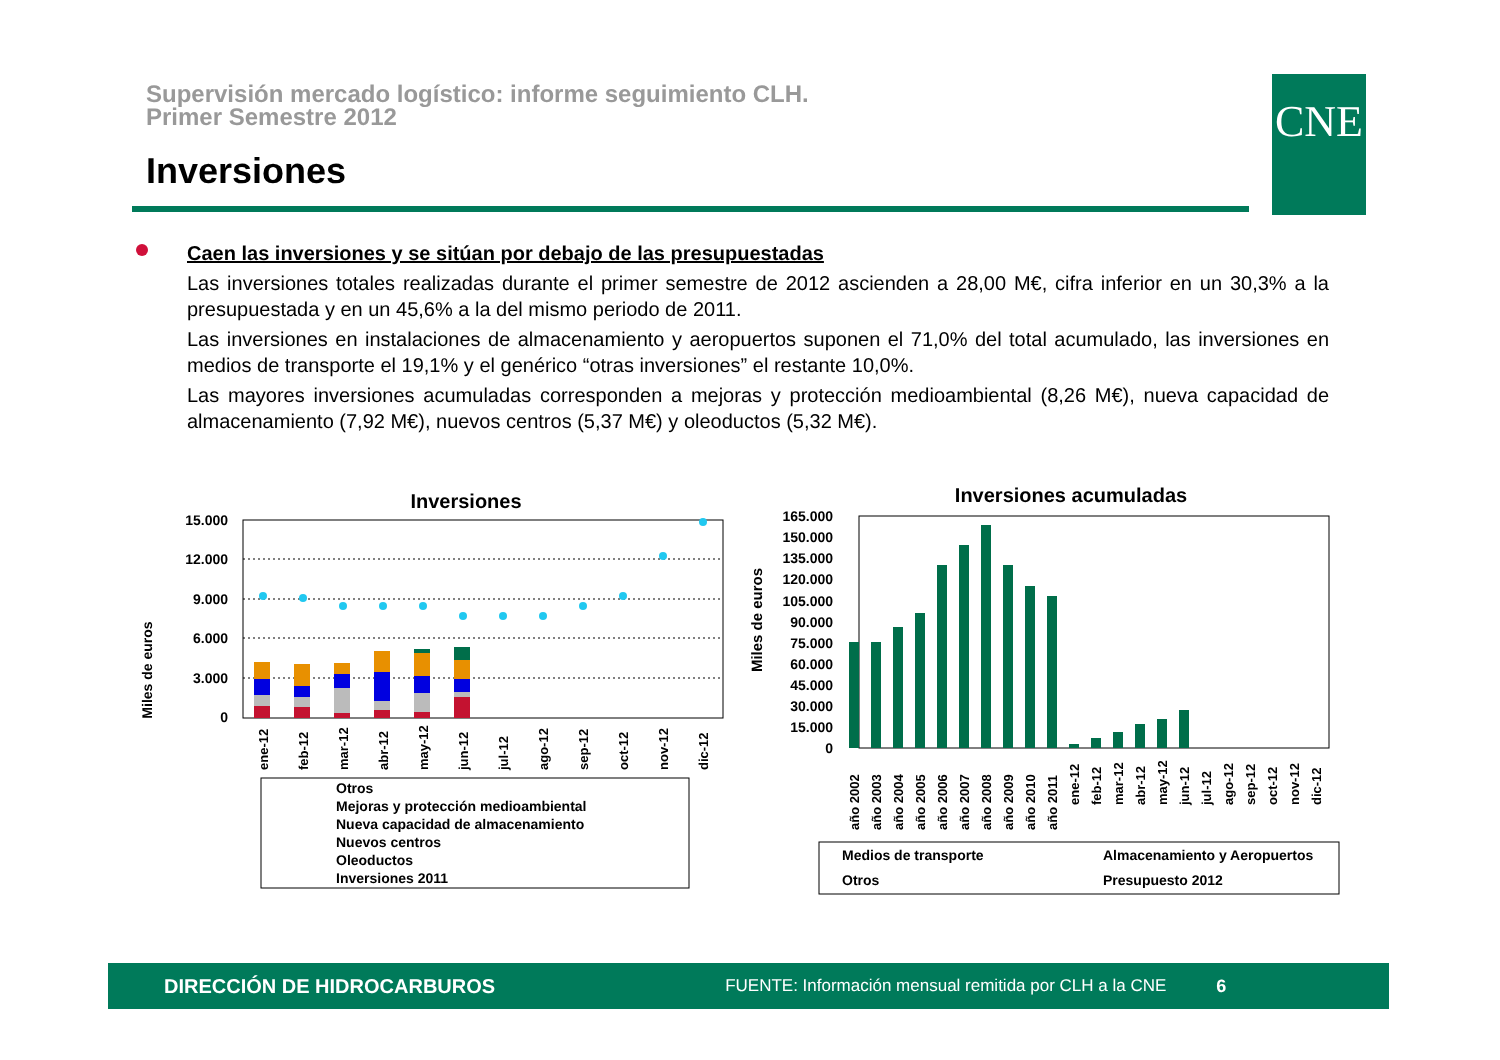Supervisión mercado logístico: informe seguimiento CLH.
Primer Semestre 2012
Inversiones
CNE
Caen las inversiones y se sitúan por debajo de las presupuestadas
Las inversiones totales realizadas durante el primer semestre de 2012 ascienden a 28,00 M€, cifra inferior en un 30,3% a la presupuestada y en un 45,6% a la del mismo periodo de 2011.
Las inversiones en instalaciones de almacenamiento y aeropuertos suponen el 71,0% del total acumulado, las inversiones en medios de transporte el 19,1% y el genérico “otras inversiones” el restante 10,0%.
Las mayores inversiones acumuladas corresponden a mejoras y protección medioambiental (8,26 M€), nueva capacidad de almacenamiento (7,92 M€), nuevos centros (5,37 M€) y oleoductos (5,32 M€).
Inversiones
Miles de euros
15.000
12.000
9.000
6.000
3.000
0
ene-12
feb-12
mar-12
abr-12
may-12
jun-12
jul-12
ago-12
sep-12
oct-12
nov-12
dic-12
Otros
Mejoras y protección medioambiental
Nueva capacidad de almacenamiento
Nuevos centros
Oleoductos
Inversiones 2011
Inversiones acumuladas
Miles de euros
165.000
150.000
135.000
120.000
105.000
90.000
75.000
60.000
45.000
30.000
15.000
0
año 2002
año 2003
año 2004
año 2005
año 2006
año 2007
año 2008
año 2009
año 2010
año 2011
ene-12
feb-12
mar-12
abr-12
may-12
jun-12
jul-12
ago-12
sep-12
oct-12
nov-12
dic-12
Medios de transporte
Almacenamiento y Aeropuertos
Otros
Presupuesto 2012
DIRECCIÓN DE HIDROCARBUROS FUENTE: Información mensual remitida por CLH a la CNE 6